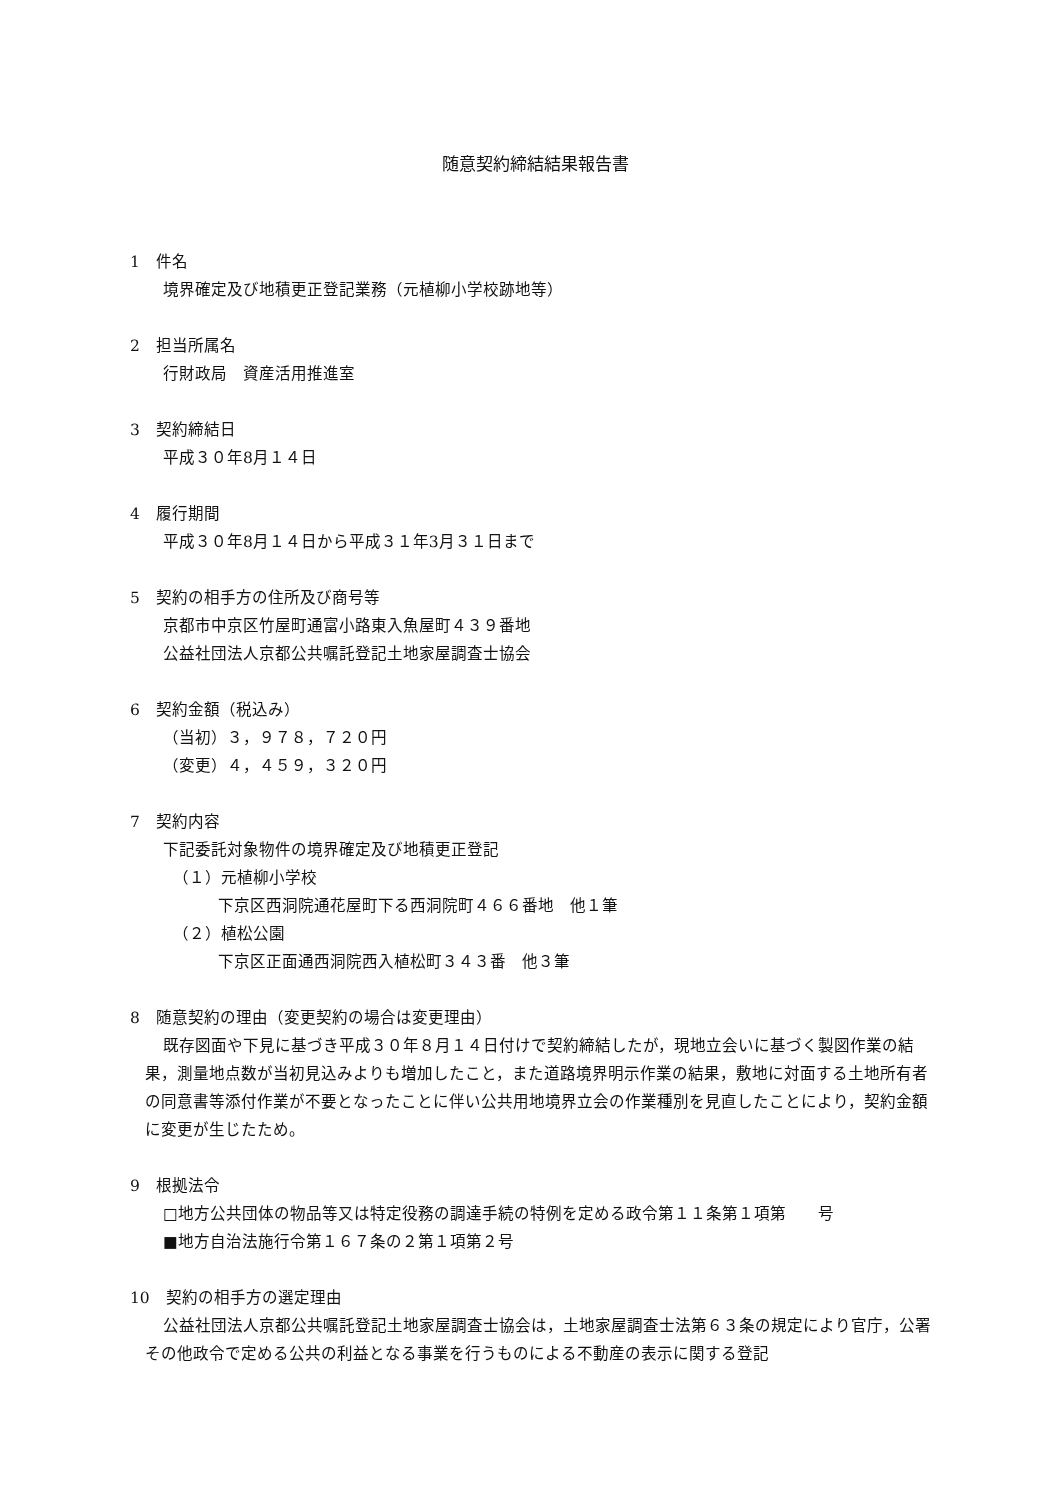随意契約締結結果報告書
1　件名
境界確定及び地積更正登記業務（元植柳小学校跡地等）
2　担当所属名
行財政局　資産活用推進室
3　契約締結日
平成３０年8月１４日
4　履行期間
平成３０年8月１４日から平成３１年3月３１日まで
5　契約の相手方の住所及び商号等
京都市中京区竹屋町通富小路東入魚屋町４３９番地
公益社団法人京都公共嘱託登記土地家屋調査士協会
6　契約金額（税込み）
（当初）３，９７８，７２０円
（変更）４，４５９，３２０円
7　契約内容
下記委託対象物件の境界確定及び地積更正登記
（１）元植柳小学校
下京区西洞院通花屋町下る西洞院町４６６番地　他１筆
（２）植松公園
下京区正面通西洞院西入植松町３４３番　他３筆
8　随意契約の理由（変更契約の場合は変更理由）
既存図面や下見に基づき平成３０年８月１４日付けで契約締結したが，現地立会いに基づく製図作業の結果，測量地点数が当初見込みよりも増加したこと，また道路境界明示作業の結果，敷地に対面する土地所有者の同意書等添付作業が不要となったことに伴い公共用地境界立会の作業種別を見直したことにより，契約金額に変更が生じたため。
9　根拠法令
□地方公共団体の物品等又は特定役務の調達手続の特例を定める政令第１１条第１項第　　号
■地方自治法施行令第１６７条の２第１項第２号
10　契約の相手方の選定理由
公益社団法人京都公共嘱託登記土地家屋調査士協会は，土地家屋調査士法第６３条の規定により官庁，公署その他政令で定める公共の利益となる事業を行うものによる不動産の表示に関する登記